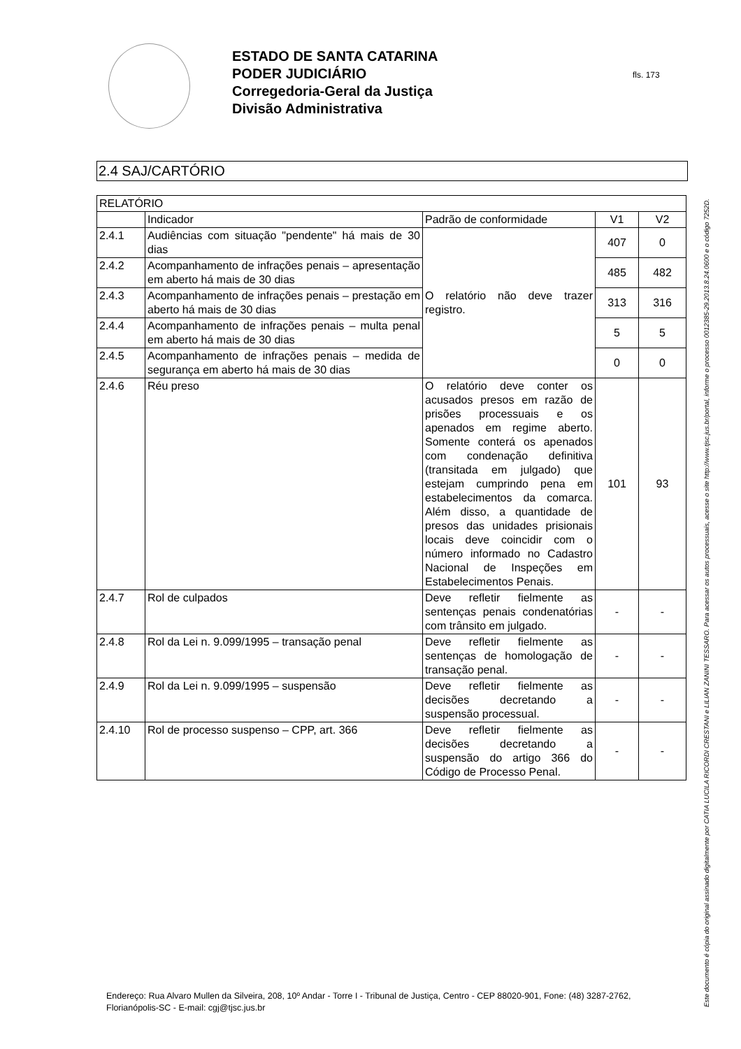ESTADO DE SANTA CATARINA
PODER JUDICIÁRIO
Corregedoria-Geral da Justiça
Divisão Administrativa
fls. 173
2.4 SAJ/CARTÓRIO
| RELATÓRIO | | | | |
| --- | --- | --- | --- | --- |
| | Indicador | Padrão de conformidade | V1 | V2 |
| 2.4.1 | Audiências com situação "pendente" há mais de 30 dias | O relatório não deve trazer registro. | 407 | 0 |
| 2.4.2 | Acompanhamento de infrações penais – apresentação em aberto há mais de 30 dias | | 485 | 482 |
| 2.4.3 | Acompanhamento de infrações penais – prestação em aberto há mais de 30 dias | | 313 | 316 |
| 2.4.4 | Acompanhamento de infrações penais – multa penal em aberto há mais de 30 dias | | 5 | 5 |
| 2.4.5 | Acompanhamento de infrações penais – medida de segurança em aberto há mais de 30 dias | | 0 | 0 |
| 2.4.6 | Réu preso | O relatório deve conter os acusados presos em razão de prisões processuais e os apenados em regime aberto. Somente conterá os apenados com condenação definitiva (transitada em julgado) que estejam cumprindo pena em estabelecimentos da comarca. Além disso, a quantidade de presos das unidades prisionais locais deve coincidir com o número informado no Cadastro Nacional de Inspeções em Estabelecimentos Penais. | 101 | 93 |
| 2.4.7 | Rol de culpados | Deve refletir fielmente as sentenças penais condenatórias com trânsito em julgado. | - | - |
| 2.4.8 | Rol da Lei n. 9.099/1995 – transação penal | Deve refletir fielmente as sentenças de homologação de transação penal. | - | - |
| 2.4.9 | Rol da Lei n. 9.099/1995 – suspensão | Deve refletir fielmente as decisões decretando a suspensão processual. | - | - |
| 2.4.10 | Rol de processo suspenso – CPP, art. 366 | Deve refletir fielmente as decisões decretando a suspensão do artigo 366 do Código de Processo Penal. | - | - |
Endereço: Rua Alvaro Mullen da Silveira, 208, 10º Andar - Torre I - Tribunal de Justiça, Centro - CEP 88020-901, Fone: (48) 3287-2762, Florianópolis-SC - E-mail: cgj@tjsc.jus.br
Este documento é cópia do original assinado digitalmente por CATIA LUCILA RICORDI CRESTANI e LILIAN ZANINI TESSARO. Para acessar os autos processuais, acesse o site http://www.tjsc.jus.br/portal, informe o processo 0012385-29.2013.8.24.0600 e o código 7252D.